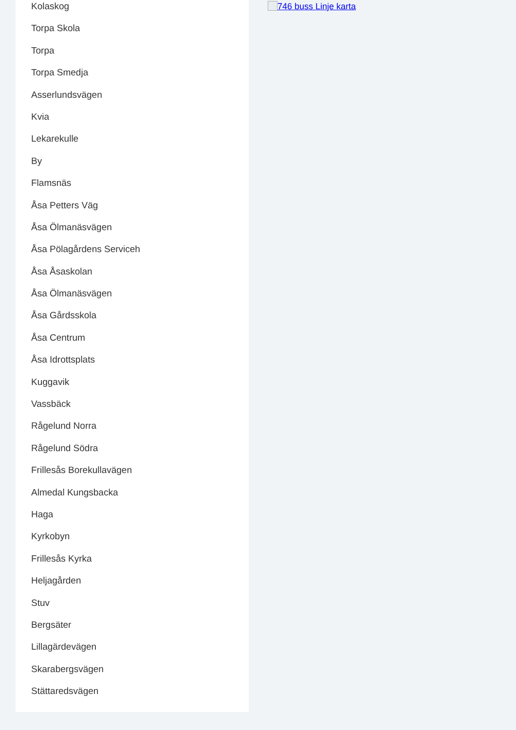Kolaskog
Torpa Skola
Torpa
Torpa Smedja
Asserlundsvägen
Kvia
Lekarekulle
By
Flamsnäs
Åsa Petters Väg
Åsa Ölmanäsvägen
Åsa Pölagårdens Serviceh
Åsa Åsaskolan
Åsa Ölmanäsvägen
Åsa Gårdsskola
Åsa Centrum
Åsa Idrottsplats
Kuggavik
Vassbäck
Rågelund Norra
Rågelund Södra
Frillesås Borekullavägen
Almedal Kungsbacka
Haga
Kyrkobyn
Frillesås Kyrka
Heljagården
Stuv
Bergsäter
Lillagärdevägen
Skarabergsvägen
Stättaredsvägen
746 buss Linje karta